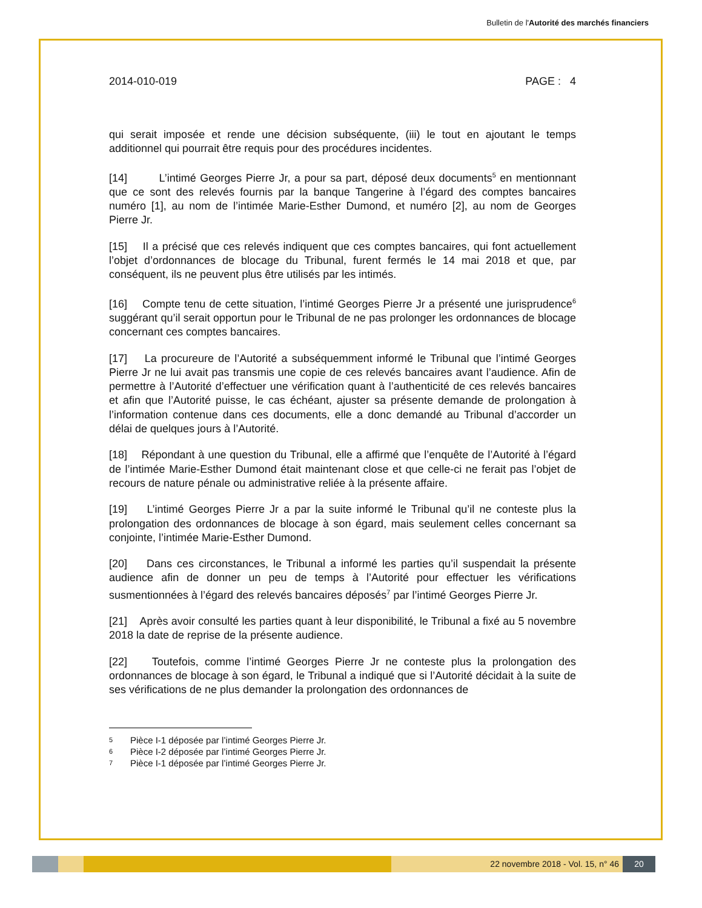Bulletin de l'Autorité des marchés financiers
2014-010-019 PAGE : 4
qui serait imposée et rende une décision subséquente, (iii) le tout en ajoutant le temps additionnel qui pourrait être requis pour des procédures incidentes.
[14] L’intimé Georges Pierre Jr, a pour sa part, déposé deux documents<sup>5</sup> en mentionnant que ce sont des relevés fournis par la banque Tangerine à l’égard des comptes bancaires numéro [1], au nom de l’intimée Marie-Esther Dumond, et numéro [2], au nom de Georges Pierre Jr.
[15] Il a précisé que ces relevés indiquent que ces comptes bancaires, qui font actuellement l’objet d’ordonnances de blocage du Tribunal, furent fermés le 14 mai 2018 et que, par conséquent, ils ne peuvent plus être utilisés par les intimés.
[16] Compte tenu de cette situation, l’intimé Georges Pierre Jr a présenté une jurisprudence<sup>6</sup> suggérant qu’il serait opportun pour le Tribunal de ne pas prolonger les ordonnances de blocage concernant ces comptes bancaires.
[17] La procureure de l’Autorité a subséquemment informé le Tribunal que l’intimé Georges Pierre Jr ne lui avait pas transmis une copie de ces relevés bancaires avant l’audience. Afin de permettre à l’Autorité d’effectuer une vérification quant à l’authenticité de ces relevés bancaires et afin que l’Autorité puisse, le cas échéant, ajuster sa présente demande de prolongation à l’information contenue dans ces documents, elle a donc demandé au Tribunal d’accorder un délai de quelques jours à l’Autorité.
[18] Répondant à une question du Tribunal, elle a affirmé que l’enquête de l’Autorité à l’égard de l’intimée Marie-Esther Dumond était maintenant close et que celle-ci ne ferait pas l’objet de recours de nature pénale ou administrative reliée à la présente affaire.
[19] L’intimé Georges Pierre Jr a par la suite informé le Tribunal qu’il ne conteste plus la prolongation des ordonnances de blocage à son égard, mais seulement celles concernant sa conjointe, l’intimée Marie-Esther Dumond.
[20] Dans ces circonstances, le Tribunal a informé les parties qu’il suspendait la présente audience afin de donner un peu de temps à l’Autorité pour effectuer les vérifications susmentionnées à l’égard des relevés bancaires déposés<sup>7</sup> par l’intimé Georges Pierre Jr.
[21] Après avoir consulté les parties quant à leur disponibilité, le Tribunal a fixé au 5 novembre 2018 la date de reprise de la présente audience.
[22] Toutefois, comme l’intimé Georges Pierre Jr ne conteste plus la prolongation des ordonnances de blocage à son égard, le Tribunal a indiqué que si l’Autorité décidait à la suite de ses vérifications de ne plus demander la prolongation des ordonnances de
5 Pièce I-1 déposée par l’intimé Georges Pierre Jr.
6 Pièce I-2 déposée par l’intimé Georges Pierre Jr.
7 Pièce I-1 déposée par l’intimé Georges Pierre Jr.
22 novembre 2018 - Vol. 15, n° 46 20